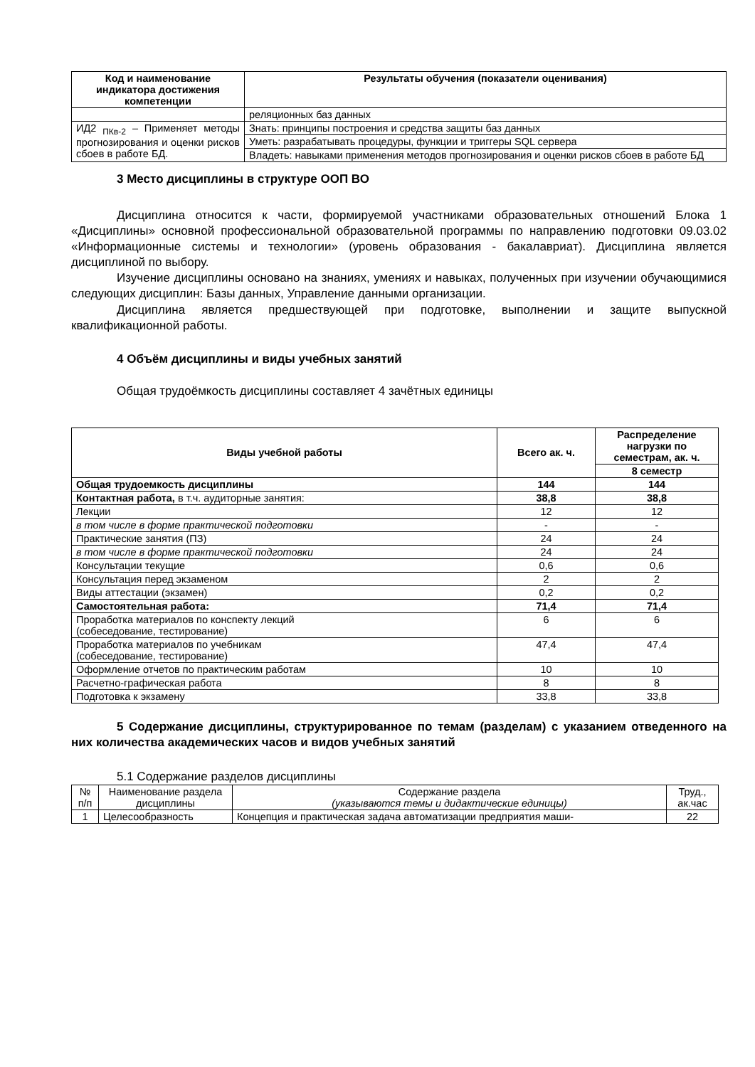| Код и наименование индикатора достижения компетенции | Результаты обучения (показатели оценивания) |
| --- | --- |
| | реляционных баз данных |
| ИД2 <sub>ПКв-2</sub> – Применяет методы прогнозирования и оценки рисков сбоев в работе БД. | Знать: принципы построения и средства защиты баз данных |
| | Уметь: разрабатывать процедуры, функции и триггеры SQL сервера |
| | Владеть: навыками применения методов прогнозирования и оценки рисков сбоев в работе БД |
3 Место дисциплины в структуре ООП ВО
Дисциплина относится к части, формируемой участниками образовательных отношений Блока 1 «Дисциплины» основной профессиональной образовательной программы по направлению подготовки 09.03.02 «Информационные системы и технологии» (уровень образования - бакалавриат). Дисциплина является дисциплиной по выбору.
Изучение дисциплины основано на знаниях, умениях и навыках, полученных при изучении обучающимися следующих дисциплин: Базы данных, Управление данными организации.
Дисциплина является предшествующей при подготовке, выполнении и защите выпускной квалификационной работы.
4 Объём дисциплины и виды учебных занятий
Общая трудоёмкость дисциплины составляет 4 зачётных единицы
| Виды учебной работы | Всего ак. ч. | Распределение нагрузки по семестрам, ак. ч. |
| --- | --- | --- |
| | | 8 семестр |
| Общая трудоемкость дисциплины | 144 | 144 |
| Контактная работа, в т.ч. аудиторные занятия: | 38,8 | 38,8 |
| Лекции | 12 | 12 |
| в том числе в форме практической подготовки | - | - |
| Практические занятия (ПЗ) | 24 | 24 |
| в том числе в форме практической подготовки | 24 | 24 |
| Консультации текущие | 0,6 | 0,6 |
| Консультация перед экзаменом | 2 | 2 |
| Виды аттестации (экзамен) | 0,2 | 0,2 |
| Самостоятельная работа: | 71,4 | 71,4 |
| Проработка материалов по конспекту лекций (собеседование, тестирование) | 6 | 6 |
| Проработка материалов по учебникам (собеседование, тестирование) | 47,4 | 47,4 |
| Оформление отчетов по практическим работам | 10 | 10 |
| Расчетно-графическая работа | 8 | 8 |
| Подготовка к экзамену | 33,8 | 33,8 |
5 Содержание дисциплины, структурированное по темам (разделам) с указанием отведенного на них количества академических часов и видов учебных занятий
5.1 Содержание разделов дисциплины
| № п/п | Наименование раздела дисциплины | Содержание раздела (указываются темы и дидактические единицы) | Труд., ак.час |
| 1 | Целесообразность | Концепция и практическая задача автоматизации предприятия маши- | 22 |